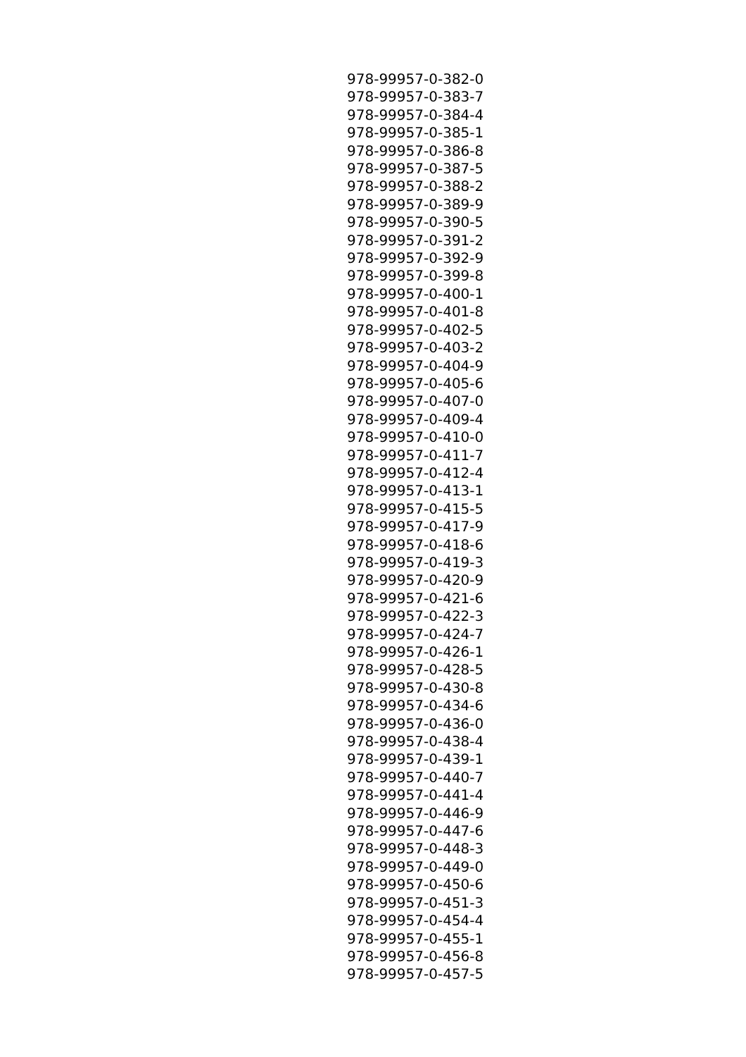978-99957-0-382-0
978-99957-0-383-7
978-99957-0-384-4
978-99957-0-385-1
978-99957-0-386-8
978-99957-0-387-5
978-99957-0-388-2
978-99957-0-389-9
978-99957-0-390-5
978-99957-0-391-2
978-99957-0-392-9
978-99957-0-399-8
978-99957-0-400-1
978-99957-0-401-8
978-99957-0-402-5
978-99957-0-403-2
978-99957-0-404-9
978-99957-0-405-6
978-99957-0-407-0
978-99957-0-409-4
978-99957-0-410-0
978-99957-0-411-7
978-99957-0-412-4
978-99957-0-413-1
978-99957-0-415-5
978-99957-0-417-9
978-99957-0-418-6
978-99957-0-419-3
978-99957-0-420-9
978-99957-0-421-6
978-99957-0-422-3
978-99957-0-424-7
978-99957-0-426-1
978-99957-0-428-5
978-99957-0-430-8
978-99957-0-434-6
978-99957-0-436-0
978-99957-0-438-4
978-99957-0-439-1
978-99957-0-440-7
978-99957-0-441-4
978-99957-0-446-9
978-99957-0-447-6
978-99957-0-448-3
978-99957-0-449-0
978-99957-0-450-6
978-99957-0-451-3
978-99957-0-454-4
978-99957-0-455-1
978-99957-0-456-8
978-99957-0-457-5